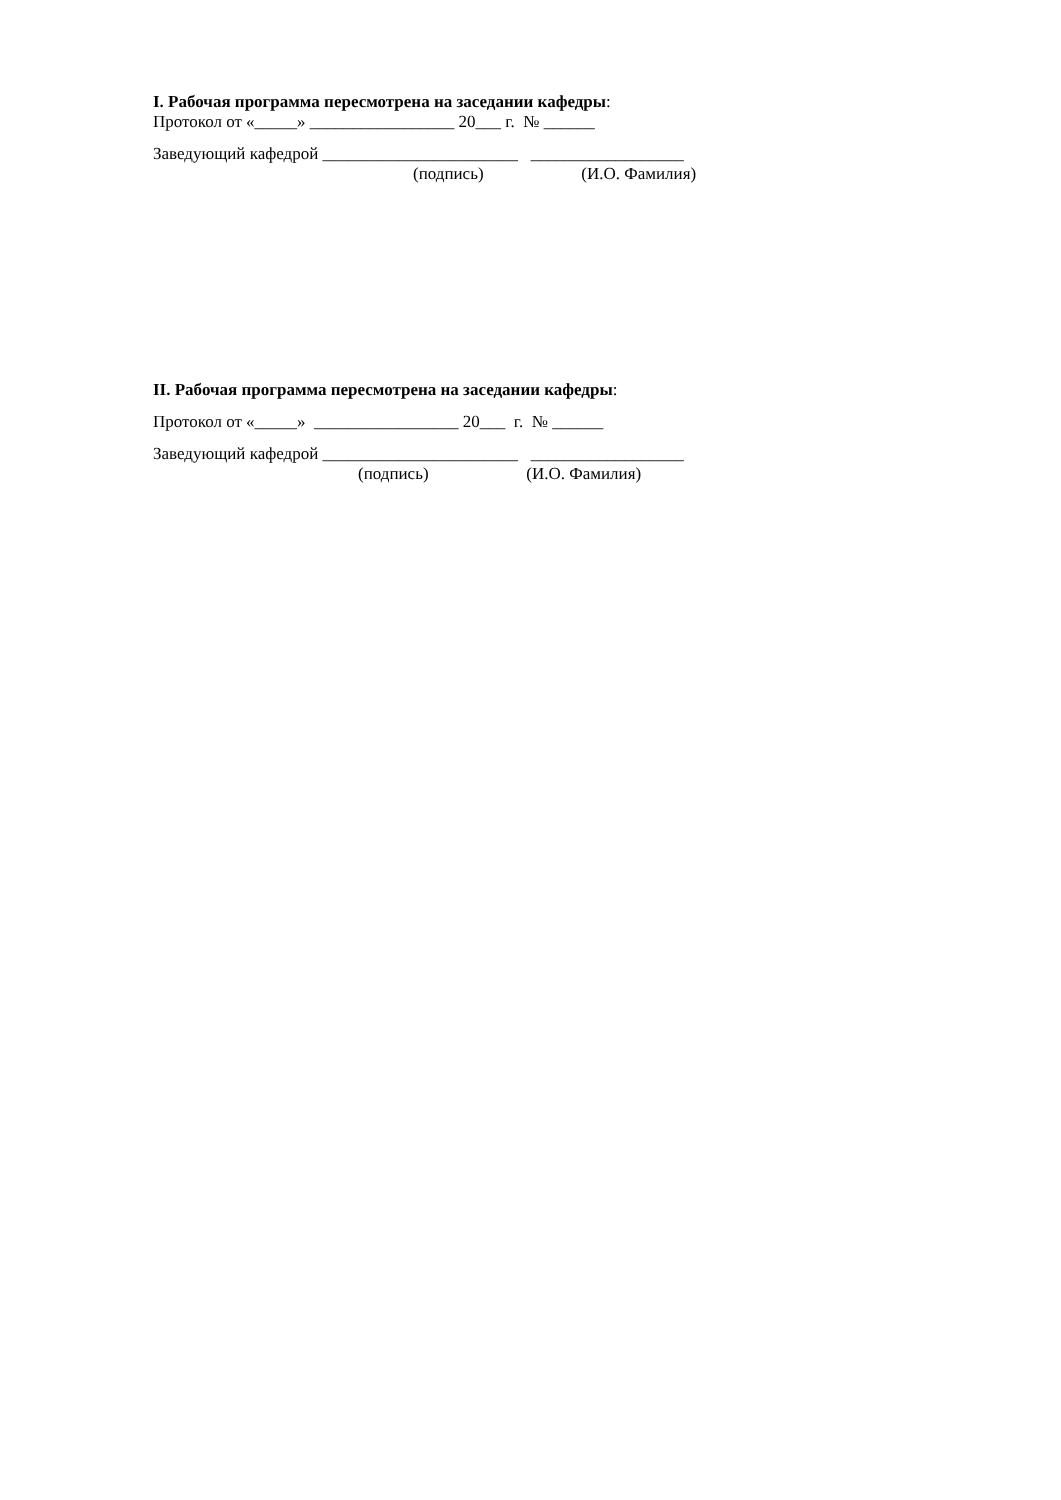I. Рабочая программа пересмотрена на заседании кафедры:
Протокол от «_____» _________________ 20___ г. № ______
Заведующий кафедрой _______________________ __________________
(подпись) (И.О. Фамилия)
II. Рабочая программа пересмотрена на заседании кафедры:
Протокол от «_____» _________________ 20___ г. № ______
Заведующий кафедрой _______________________ __________________
(подпись) (И.О. Фамилия)